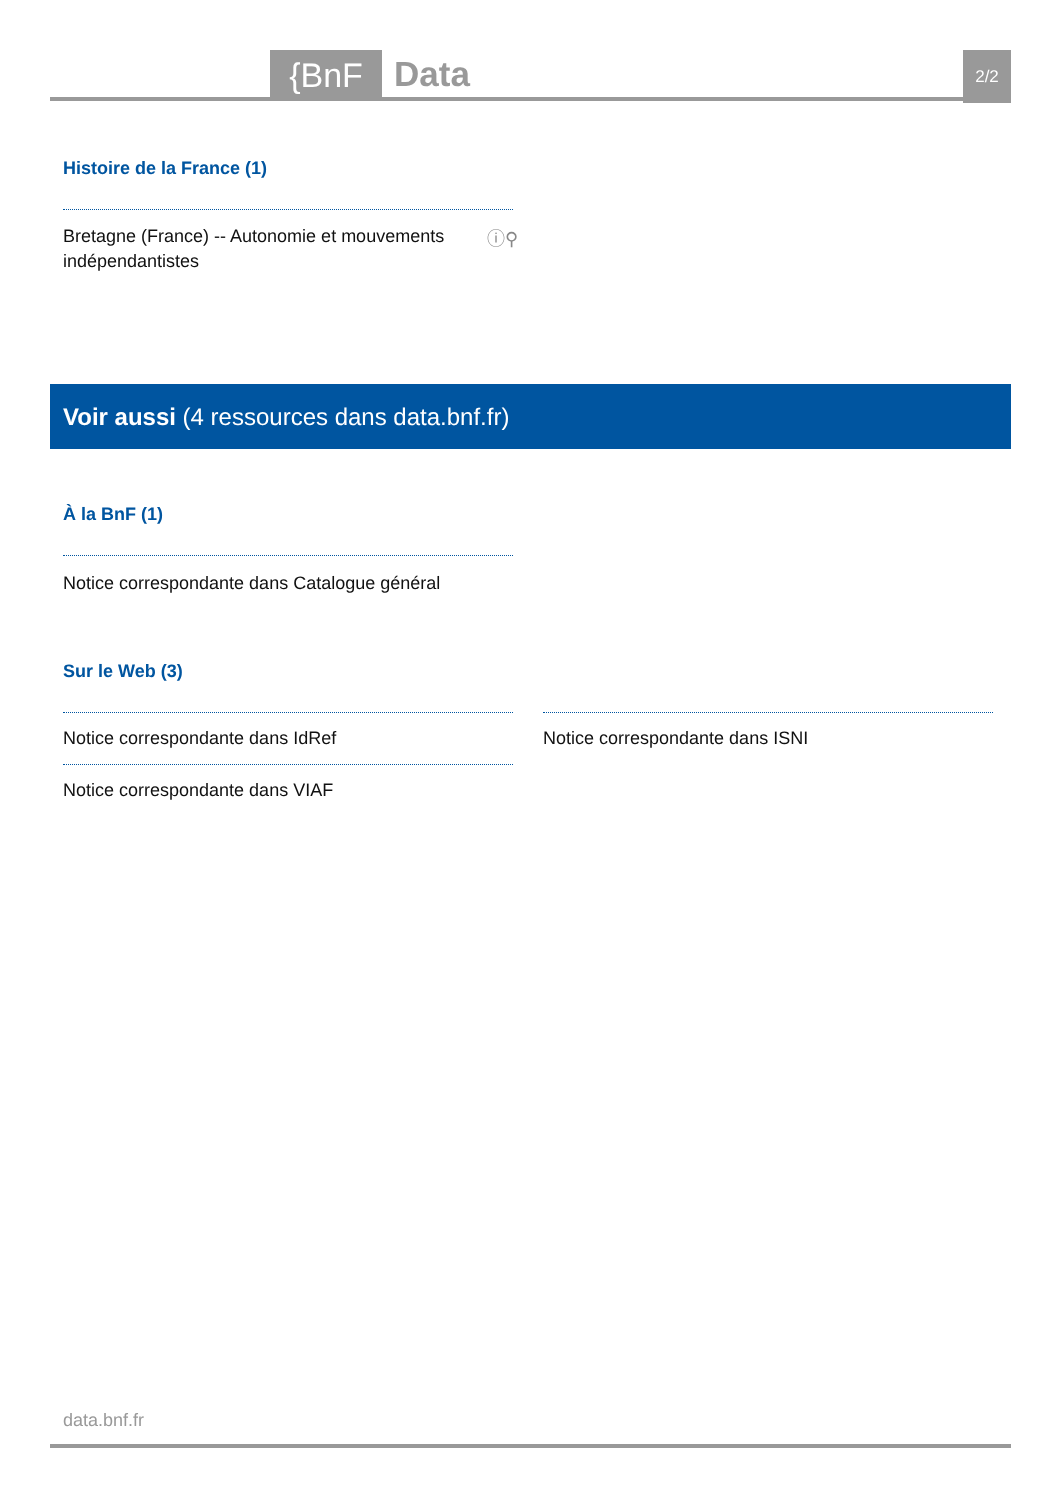{BnF Data 2/2
Histoire de la France (1)
Bretagne (France) -- Autonomie et mouvements indépendantistes
ⓘ⚲
Voir aussi (4 ressources dans data.bnf.fr)
À la BnF (1)
Notice correspondante dans Catalogue général
Sur le Web (3)
Notice correspondante dans IdRef
Notice correspondante dans VIAF
Notice correspondante dans ISNI
data.bnf.fr